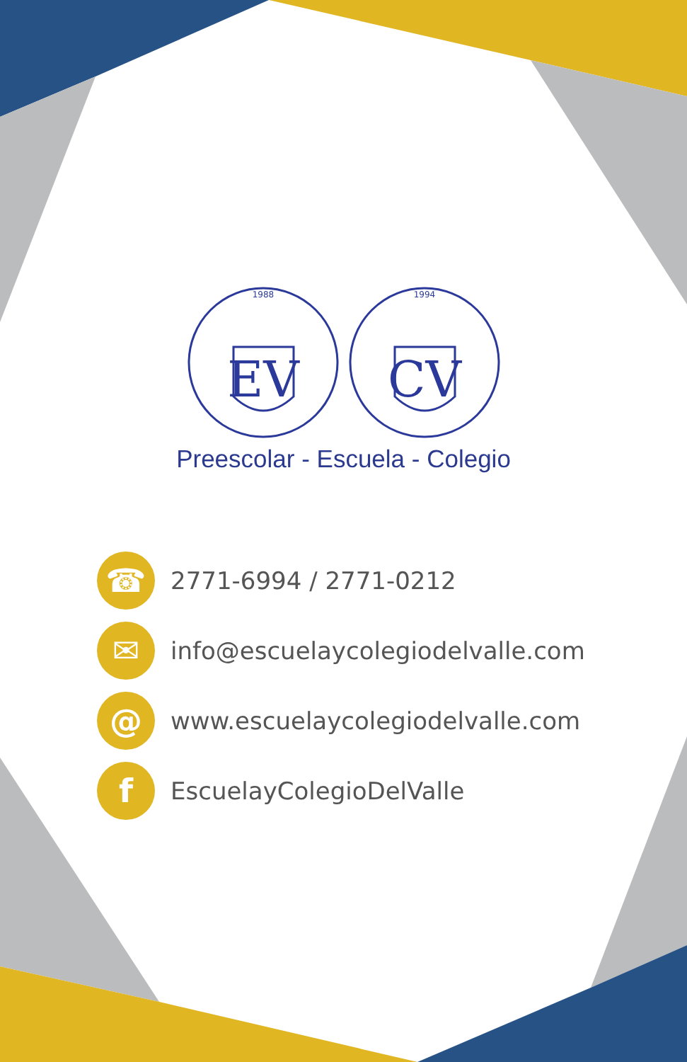EV
CV
1988
1994
Preescolar - Escuela - Colegio
☎
2771-6994 / 2771-0212
✉
info@escuelaycolegiodelvalle.com
@
www.escuelaycolegiodelvalle.com
f
EscuelayColegioDelValle